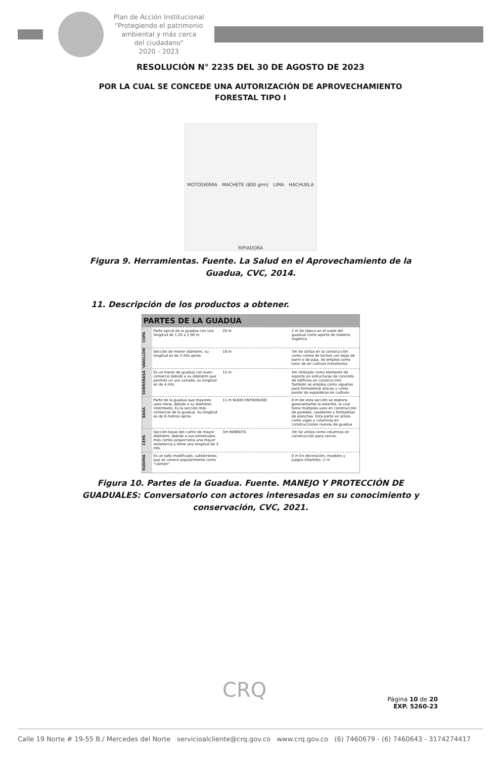Plan de Acción Institucional
"Protegiendo el patrimonio
ambiental y más cerca
del ciudadano"
2020 - 2023
RESOLUCIÓN N° 2235 DEL 30 DE AGOSTO DE 2023
POR LA CUAL SE CONCEDE UNA AUTORIZACIÓN DE APROVECHAMIENTO
FORESTAL TIPO I
MOTOSIERRA MACHETE (800 grm) LIMA HACHUELA RIPIADORA
Figura 9. Herramientas. Fuente. La Salud en el Aprovechamiento de la Guadua, CVC, 2014.
11. Descripción de los productos a obtener.
PARTES DE LA GUADUA
COPA
Parte apical de la guadua con una longitud de 1,20 a 2,00 m
20 m 2 m Se repica en el suelo del guadual como aporte de materia orgánica
VARILLÓN
Sección de menor diámetro, su longitud es de 3 mts aprox.
18 m 3m Se utiliza en la construcción como correa de techos con tejas de barro o de paja. Se emplea como tutor de en cultivos transitorios.
SOBREBASA
Es un tramo de guadua con buen comercio debido a su diámetro que permite un uso variado, su longitud es de 4 mts.
15 m 4m Utilizado como elemento de soporte en estructuras de concreto de edificios en construcción. También se emplea como viguetas para formaletear placas y como poster de espalderas en cultivos
BASA
Parte de la guadua que mayores usos tiene, debido a su diámetro intermedio. Es la sección más comercial de la guadua. Su longitud es de 8 metros aprox.
11 m NUDO ENTRENUDO 8 m De esta sección se elabora generalmente la esterilla, la cual tiene múltiples usos en construcción de paredes, casetones y formaletas de planchas. Esta parte se utiliza como vigas y columnas en construcciones nuevas de guadua
CEPA
Sección basal del culmo de mayor diámetro, debido a sus entrenudos más cortos proporciona una mayor resistencia y tiene una longitud de 3 mts.
3m REBROTE 3m Se utiliza como columnas en construcción para cercos.
RIZOMA
Es un tallo modificado, subterráneo, que se conoce popularmente como "caimán".
0 m En decoración, muebles y juegos infantiles -2 m
Figura 10. Partes de la Guadua. Fuente. MANEJO Y PROTECCIÓN DE GUADUALES: Conversatorio con actores interesadas en su conocimiento y conservación, CVC, 2021.
CRQ
Página 10 de 20
EXP. 5260-23
Calle 19 Norte # 19-55 B./ Mercedes del Norte servicioalcliente@crq.gov.co www.crq.gov.co (6) 7460679 - (6) 7460643 - 3174274417